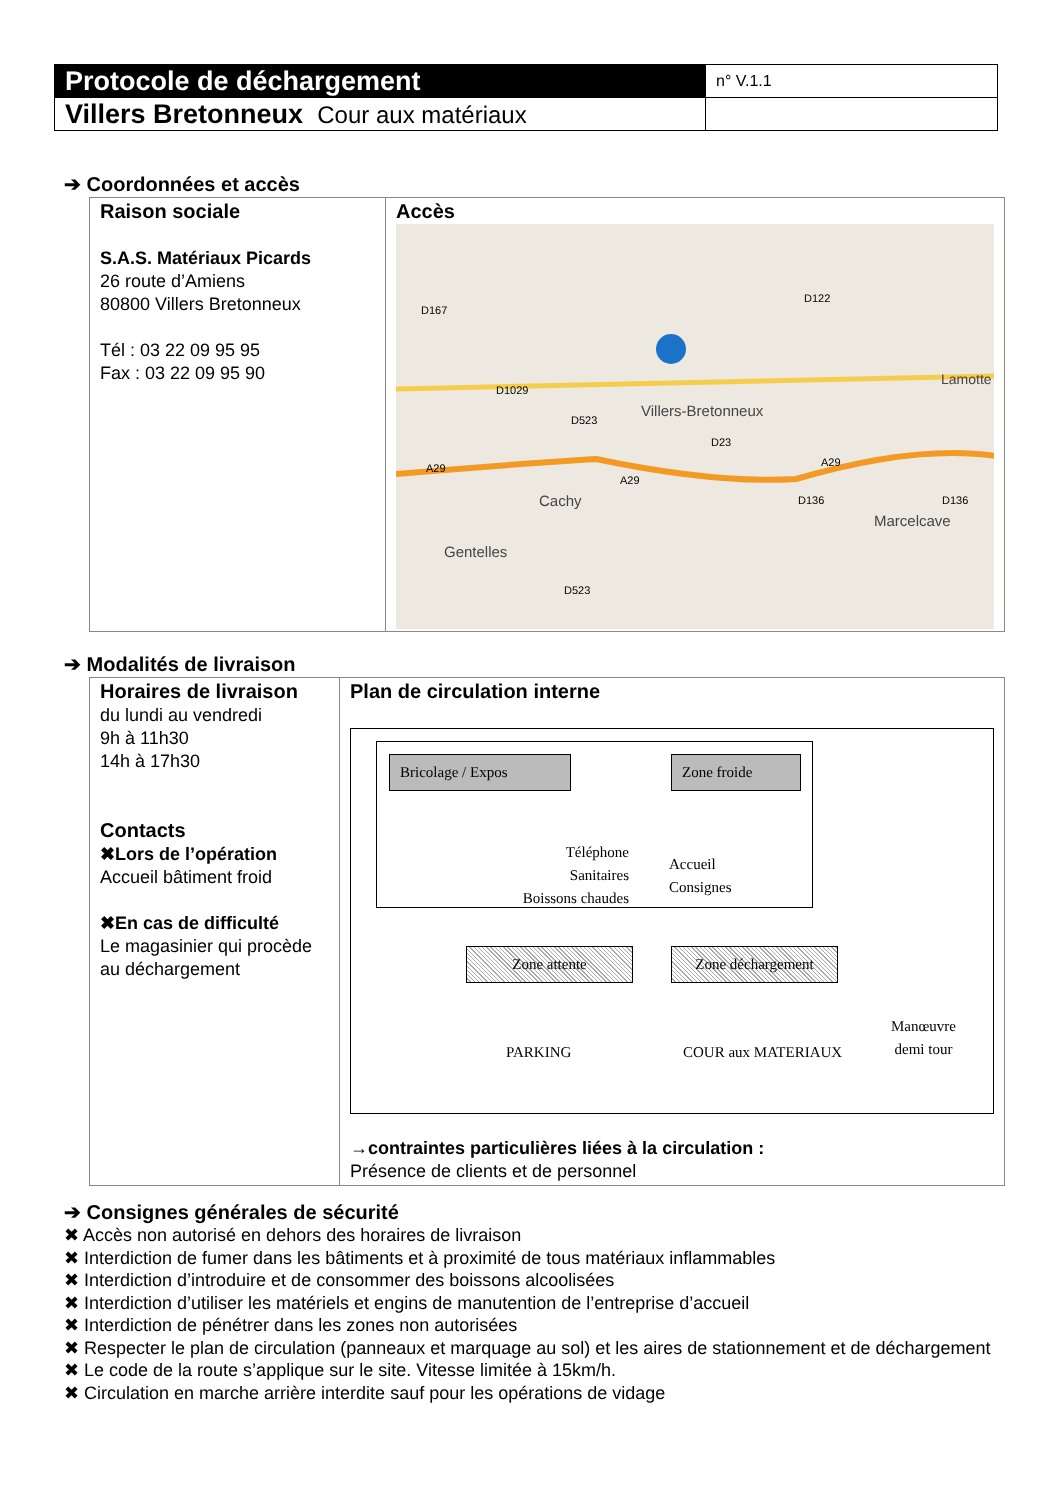| Protocole de déchargement | n° V.1.1 |
| Villers Bretonneux Cour aux matériaux | |
➔ Coordonnées et accès
| Raison sociale S.A.S. Matériaux Picards 26 route d’Amiens 80800 Villers Bretonneux Tél : 03 22 09 95 95 Fax : 03 22 09 95 90 | Accès Villers-Bretonneux Cachy Gentelles Marcelcave Lamotte D1029 D523 D23 D122 D167 A29 A29 A29 D136 D136 D523 |
➔ Modalités de livraison
| Horaires de livraison du lundi au vendredi 9h à 11h30 14h à 17h30 Contacts ✖Lors de l’opération Accueil bâtiment froid ✖En cas de difficulté Le magasinier qui procède au déchargement | Plan de circulation interne Bricolage / Expos Zone froide Téléphone Sanitaires Boissons chaudes Accueil Consignes Zone attente Zone déchargement PARKING COUR aux MATERIAUX Manœuvre demi tour →contraintes particulières liées à la circulation : Présence de clients et de personnel |
➔ Consignes générales de sécurité
✖ Accès non autorisé en dehors des horaires de livraison
✖ Interdiction de fumer dans les bâtiments et à proximité de tous matériaux inflammables
✖ Interdiction d’introduire et de consommer des boissons alcoolisées
✖ Interdiction d’utiliser les matériels et engins de manutention de l’entreprise d’accueil
✖ Interdiction de pénétrer dans les zones non autorisées
✖ Respecter le plan de circulation (panneaux et marquage au sol) et les aires de stationnement et de déchargement
✖ Le code de la route s’applique sur le site. Vitesse limitée à 15km/h.
✖ Circulation en marche arrière interdite sauf pour les opérations de vidage